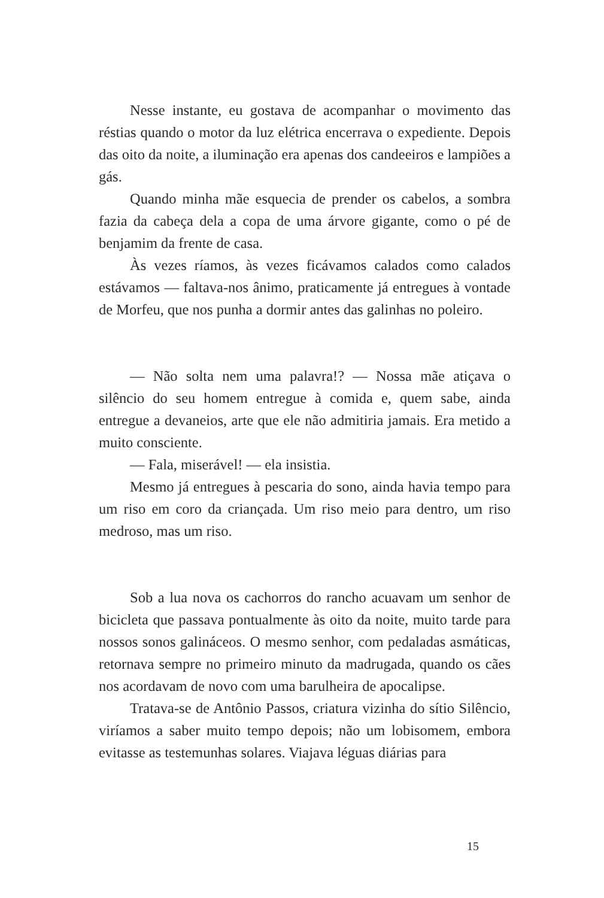Nesse instante, eu gostava de acompanhar o movimento das réstias quando o motor da luz elétrica encerrava o expediente. Depois das oito da noite, a iluminação era apenas dos candeeiros e lampiões a gás.
Quando minha mãe esquecia de prender os cabelos, a sombra fazia da cabeça dela a copa de uma árvore gigante, como o pé de benjamim da frente de casa.
Às vezes ríamos, às vezes ficávamos calados como calados estávamos — faltava-nos ânimo, praticamente já entregues à vontade de Morfeu, que nos punha a dormir antes das galinhas no poleiro.
— Não solta nem uma palavra!? — Nossa mãe atiçava o silêncio do seu homem entregue à comida e, quem sabe, ainda entregue a devaneios, arte que ele não admitiria jamais. Era metido a muito consciente.
— Fala, miserável! — ela insistia.
Mesmo já entregues à pescaria do sono, ainda havia tempo para um riso em coro da criançada. Um riso meio para dentro, um riso medroso, mas um riso.
Sob a lua nova os cachorros do rancho acuavam um senhor de bicicleta que passava pontualmente às oito da noite, muito tarde para nossos sonos galináceos. O mesmo senhor, com pedaladas asmáticas, retornava sempre no primeiro minuto da madrugada, quando os cães nos acordavam de novo com uma barulheira de apocalipse.
Tratava-se de Antônio Passos, criatura vizinha do sítio Silêncio, viríamos a saber muito tempo depois; não um lobisomem, embora evitasse as testemunhas solares. Viajava léguas diárias para
15